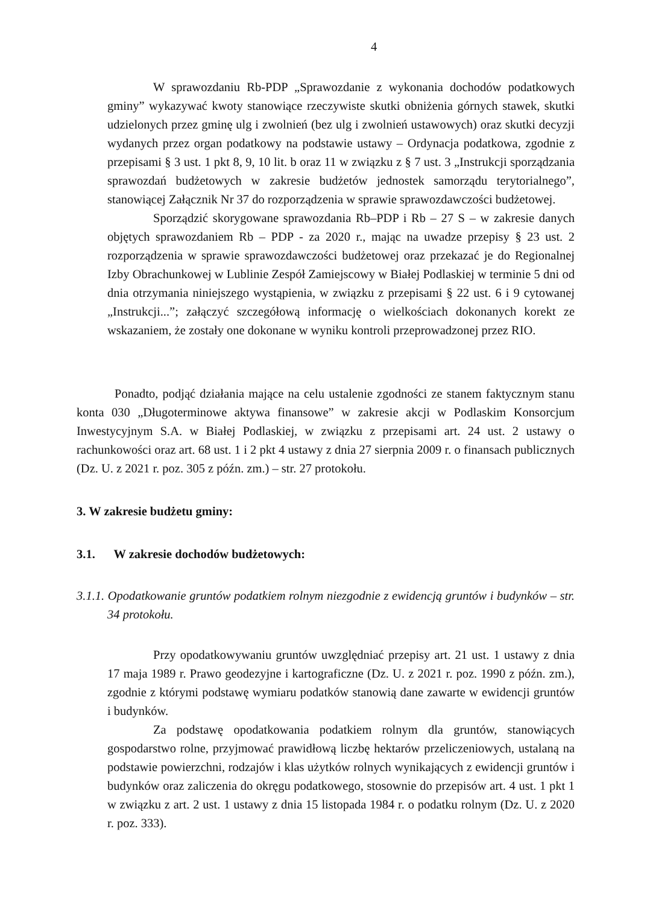4
W sprawozdaniu Rb-PDP „Sprawozdanie z wykonania dochodów podatkowych gminy” wykazywać kwoty stanowiące rzeczywiste skutki obniżenia górnych stawek, skutki udzielonych przez gminę ulg i zwolnień (bez ulg i zwolnień ustawowych) oraz skutki decyzji wydanych przez organ podatkowy na podstawie ustawy – Ordynacja podatkowa, zgodnie z przepisami § 3 ust. 1 pkt 8, 9, 10 lit. b oraz 11 w związku z § 7 ust. 3 „Instrukcji sporządzania sprawozdań budżetowych w zakresie budżetów jednostek samorządu terytorialnego”, stanowiącej Załącznik Nr 37 do rozporządzenia w sprawie sprawozdawczości budżetowej.
Sporządzić skorygowane sprawozdania Rb–PDP i Rb – 27 S – w zakresie danych objętych sprawozdaniem Rb – PDP - za 2020 r., mając na uwadze przepisy § 23 ust. 2 rozporządzenia w sprawie sprawozdawczości budżetowej oraz przekazać je do Regionalnej Izby Obrachunkowej w Lublinie Zespół Zamiejscowy w Białej Podlaskiej w terminie 5 dni od dnia otrzymania niniejszego wystąpienia, w związku z przepisami § 22 ust. 6 i 9 cytowanej „Instrukcji...”; załączyć szczegółową informację o wielkościach dokonanych korekt ze wskazaniem, że zostały one dokonane w wyniku kontroli przeprowadzonej przez RIO.
Ponadto, podjąć działania mające na celu ustalenie zgodności ze stanem faktycznym stanu konta 030 „Długoterminowe aktywa finansowe” w zakresie akcji w Podlaskim Konsorcjum Inwestycyjnym S.A. w Białej Podlaskiej, w związku z przepisami art. 24 ust. 2 ustawy o rachunkowości oraz art. 68 ust. 1 i 2 pkt 4 ustawy z dnia 27 sierpnia 2009 r. o finansach publicznych (Dz. U. z 2021 r. poz. 305 z późn. zm.) – str. 27 protokołu.
3. W zakresie budżetu gminy:
3.1. W zakresie dochodów budżetowych:
3.1.1. Opodatkowanie gruntów podatkiem rolnym niezgodnie z ewidencją gruntów i budynków – str. 34 protokołu.
Przy opodatkowywaniu gruntów uwzględniać przepisy art. 21 ust. 1 ustawy z dnia 17 maja 1989 r. Prawo geodezyjne i kartograficzne (Dz. U. z 2021 r. poz. 1990 z późn. zm.), zgodnie z którymi podstawę wymiaru podatków stanowią dane zawarte w ewidencji gruntów i budynków.
Za podstawę opodatkowania podatkiem rolnym dla gruntów, stanowiących gospodarstwo rolne, przyjmować prawidłową liczbę hektarów przeliczeniowych, ustalaną na podstawie powierzchni, rodzajów i klas użytków rolnych wynikających z ewidencji gruntów i budynków oraz zaliczenia do okręgu podatkowego, stosownie do przepisów art. 4 ust. 1 pkt 1 w związku z art. 2 ust. 1 ustawy z dnia 15 listopada 1984 r. o podatku rolnym (Dz. U. z 2020 r. poz. 333).